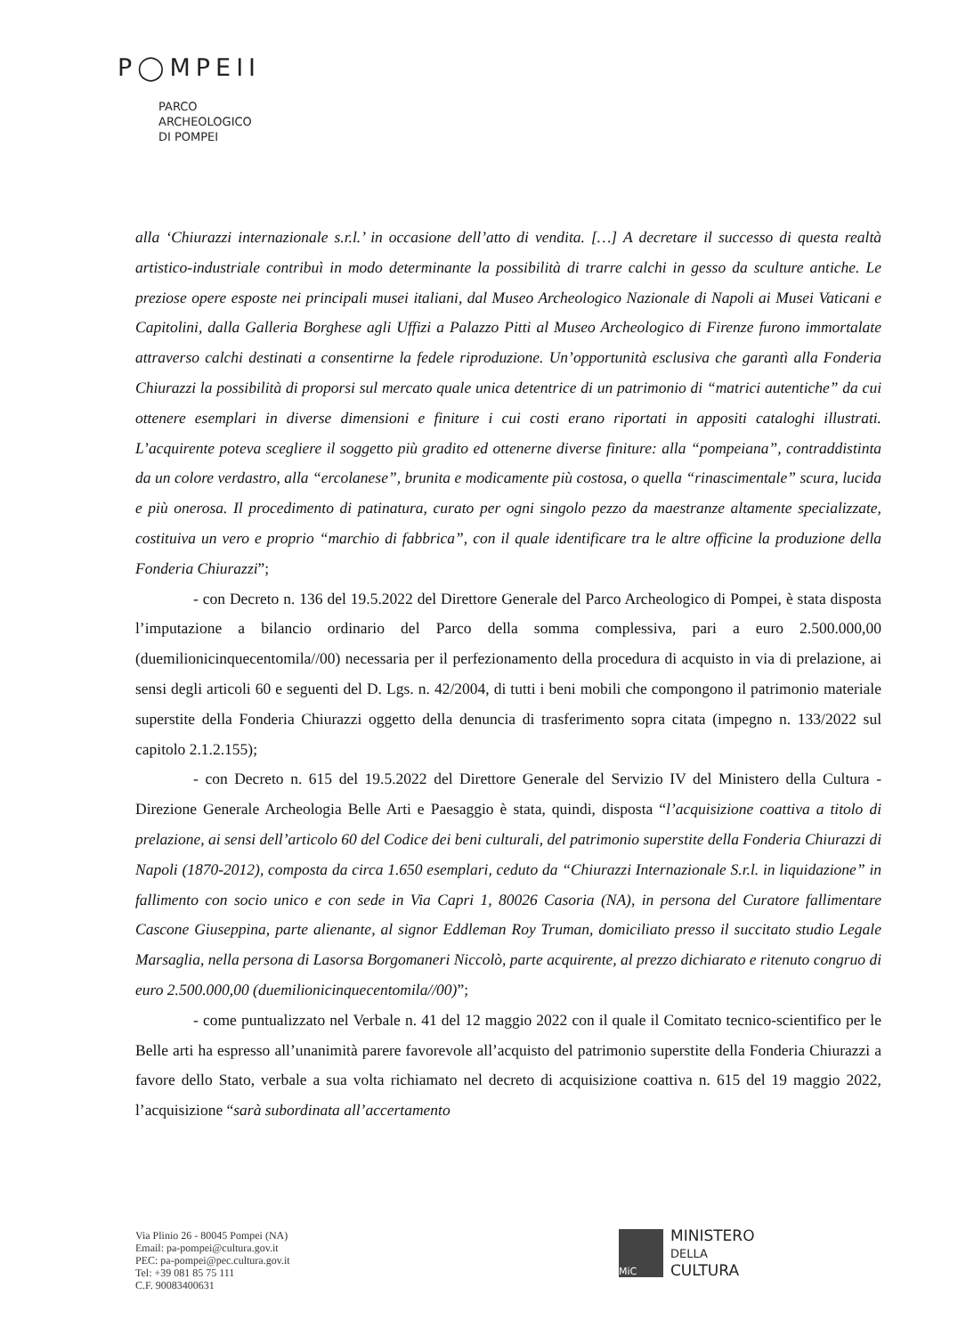P◯MPEII
PARCO
ARCHEOLOGICO
DI POMPEI
alla ‘Chiurazzi internazionale s.r.l.’ in occasione dell’atto di vendita. […] A decretare il successo di questa realtà artistico-industriale contribuì in modo determinante la possibilità di trarre calchi in gesso da sculture antiche. Le preziose opere esposte nei principali musei italiani, dal Museo Archeologico Nazionale di Napoli ai Musei Vaticani e Capitolini, dalla Galleria Borghese agli Uffizi a Palazzo Pitti al Museo Archeologico di Firenze furono immortalate attraverso calchi destinati a consentirne la fedele riproduzione. Un’opportunità esclusiva che garantì alla Fonderia Chiurazzi la possibilità di proporsi sul mercato quale unica detentrice di un patrimonio di “matrici autentiche” da cui ottenere esemplari in diverse dimensioni e finiture i cui costi erano riportati in appositi cataloghi illustrati. L’acquirente poteva scegliere il soggetto più gradito ed ottenerne diverse finiture: alla “pompeiana”, contraddistinta da un colore verdastro, alla “ercolanese”, brunita e modicamente più costosa, o quella “rinascimentale” scura, lucida e più onerosa. Il procedimento di patinatura, curato per ogni singolo pezzo da maestranze altamente specializzate, costituiva un vero e proprio “marchio di fabbrica”, con il quale identificare tra le altre officine la produzione della Fonderia Chiurazzi”;
- con Decreto n. 136 del 19.5.2022 del Direttore Generale del Parco Archeologico di Pompei, è stata disposta l’imputazione a bilancio ordinario del Parco della somma complessiva, pari a euro 2.500.000,00 (duemilionicinquecentomila//00) necessaria per il perfezionamento della procedura di acquisto in via di prelazione, ai sensi degli articoli 60 e seguenti del D. Lgs. n. 42/2004, di tutti i beni mobili che compongono il patrimonio materiale superstite della Fonderia Chiurazzi oggetto della denuncia di trasferimento sopra citata (impegno n. 133/2022 sul capitolo 2.1.2.155);
- con Decreto n. 615 del 19.5.2022 del Direttore Generale del Servizio IV del Ministero della Cultura - Direzione Generale Archeologia Belle Arti e Paesaggio è stata, quindi, disposta “l’acquisizione coattiva a titolo di prelazione, ai sensi dell’articolo 60 del Codice dei beni culturali, del patrimonio superstite della Fonderia Chiurazzi di Napoli (1870-2012), composta da circa 1.650 esemplari, ceduto da “Chiurazzi Internazionale S.r.l. in liquidazione” in fallimento con socio unico e con sede in Via Capri 1, 80026 Casoria (NA), in persona del Curatore fallimentare Cascone Giuseppina, parte alienante, al signor Eddleman Roy Truman, domiciliato presso il succitato studio Legale Marsaglia, nella persona di Lasorsa Borgomaneri Niccolò, parte acquirente, al prezzo dichiarato e ritenuto congruo di euro 2.500.000,00 (duemilionicinquecentomila//00)”;
- come puntualizzato nel Verbale n. 41 del 12 maggio 2022 con il quale il Comitato tecnico-scientifico per le Belle arti ha espresso all’unanimità parere favorevole all’acquisto del patrimonio superstite della Fonderia Chiurazzi a favore dello Stato, verbale a sua volta richiamato nel decreto di acquisizione coattiva n. 615 del 19 maggio 2022, l’acquisizione “sarà subordinata all’accertamento
Via Plinio 26 - 80045 Pompei (NA)
Email: pa-pompei@cultura.gov.it
PEC: pa-pompei@pec.cultura.gov.it
Tel: +39 081 85 75 111
C.F. 90083400631
MiC
MINISTERO
DELLA
CULTURA